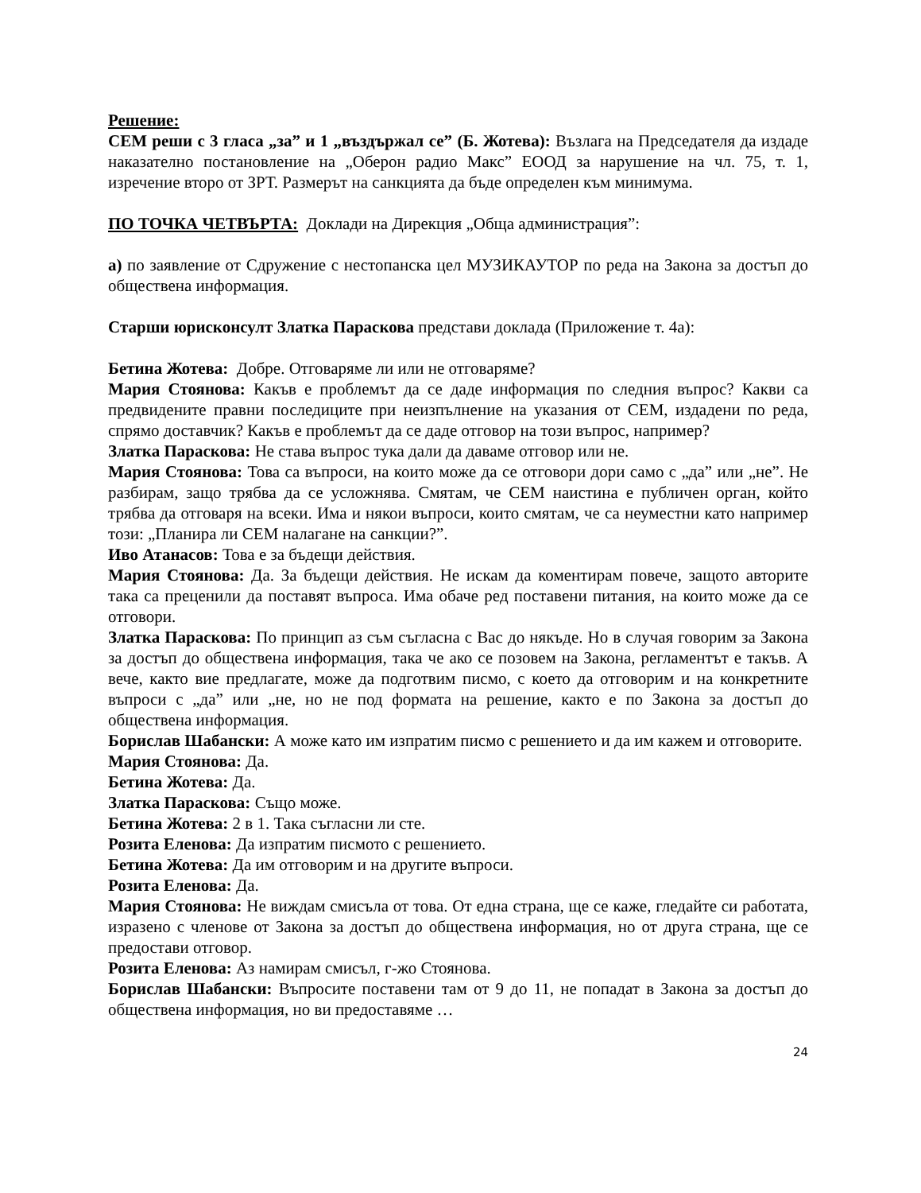Решение:
СЕМ реши с 3 гласа „за” и 1 „въздържал се” (Б. Жотева): Възлага на Председателя да издаде наказателно постановление на „Оберон радио Макс” ЕООД за нарушение на чл. 75, т. 1, изречение второ от ЗРТ. Размерът на санкцията да бъде определен към минимума.
ПО ТОЧКА ЧЕТВЪРТА: Доклади на Дирекция „Обща администрация”:
а) по заявление от Сдружение с нестопанска цел МУЗИКАУТОР по реда на Закона за достъп до обществена информация.
Старши юрисконсулт Златка Параскова представи доклада (Приложение т. 4а):
Бетина Жотева: Добре. Отговаряме ли или не отговаряме?
Мария Стоянова: Какъв е проблемът да се даде информация по следния въпрос? Какви са предвидените правни последиците при неизпълнение на указания от СЕМ, издадени по реда, спрямо доставчик? Какъв е проблемът да се даде отговор на този въпрос, например?
Златка Параскова: Не става въпрос тука дали да даваме отговор или не.
Мария Стоянова: Това са въпроси, на които може да се отговори дори само с „да” или „не”. Не разбирам, защо трябва да се усложнява. Смятам, че СЕМ наистина е публичен орган, който трябва да отговаря на всеки. Има и някои въпроси, които смятам, че са неуместни като например този: „Планира ли СЕМ налагане на санкции?”.
Иво Атанасов: Това е за бъдещи действия.
Мария Стоянова: Да. За бъдещи действия. Не искам да коментирам повече, защото авторите така са преценили да поставят въпроса. Има обаче ред поставени питания, на които може да се отговори.
Златка Параскова: По принцип аз съм съгласна с Вас до някъде. Но в случая говорим за Закона за достъп до обществена информация, така че ако се позовем на Закона, регламентът е такъв. А вече, както вие предлагате, може да подготвим писмо, с което да отговорим и на конкретните въпроси с „да” или „не, но не под формата на решение, както е по Закона за достъп до обществена информация.
Борислав Шабански: А може като им изпратим писмо с решението и да им кажем и отговорите.
Мария Стоянова: Да.
Бетина Жотева: Да.
Златка Параскова: Също може.
Бетина Жотева: 2 в 1. Така съгласни ли сте.
Розита Еленова: Да изпратим писмото с решението.
Бетина Жотева: Да им отговорим и на другите въпроси.
Розита Еленова: Да.
Мария Стоянова: Не виждам смисъла от това. От една страна, ще се каже, гледайте си работата, изразено с членове от Закона за достъп до обществена информация, но от друга страна, ще се предостави отговор.
Розита Еленова: Аз намирам смисъл, г-жо Стоянова.
Борислав Шабански: Въпросите поставени там от 9 до 11, не попадат в Закона за достъп до обществена информация, но ви предоставяме …
24